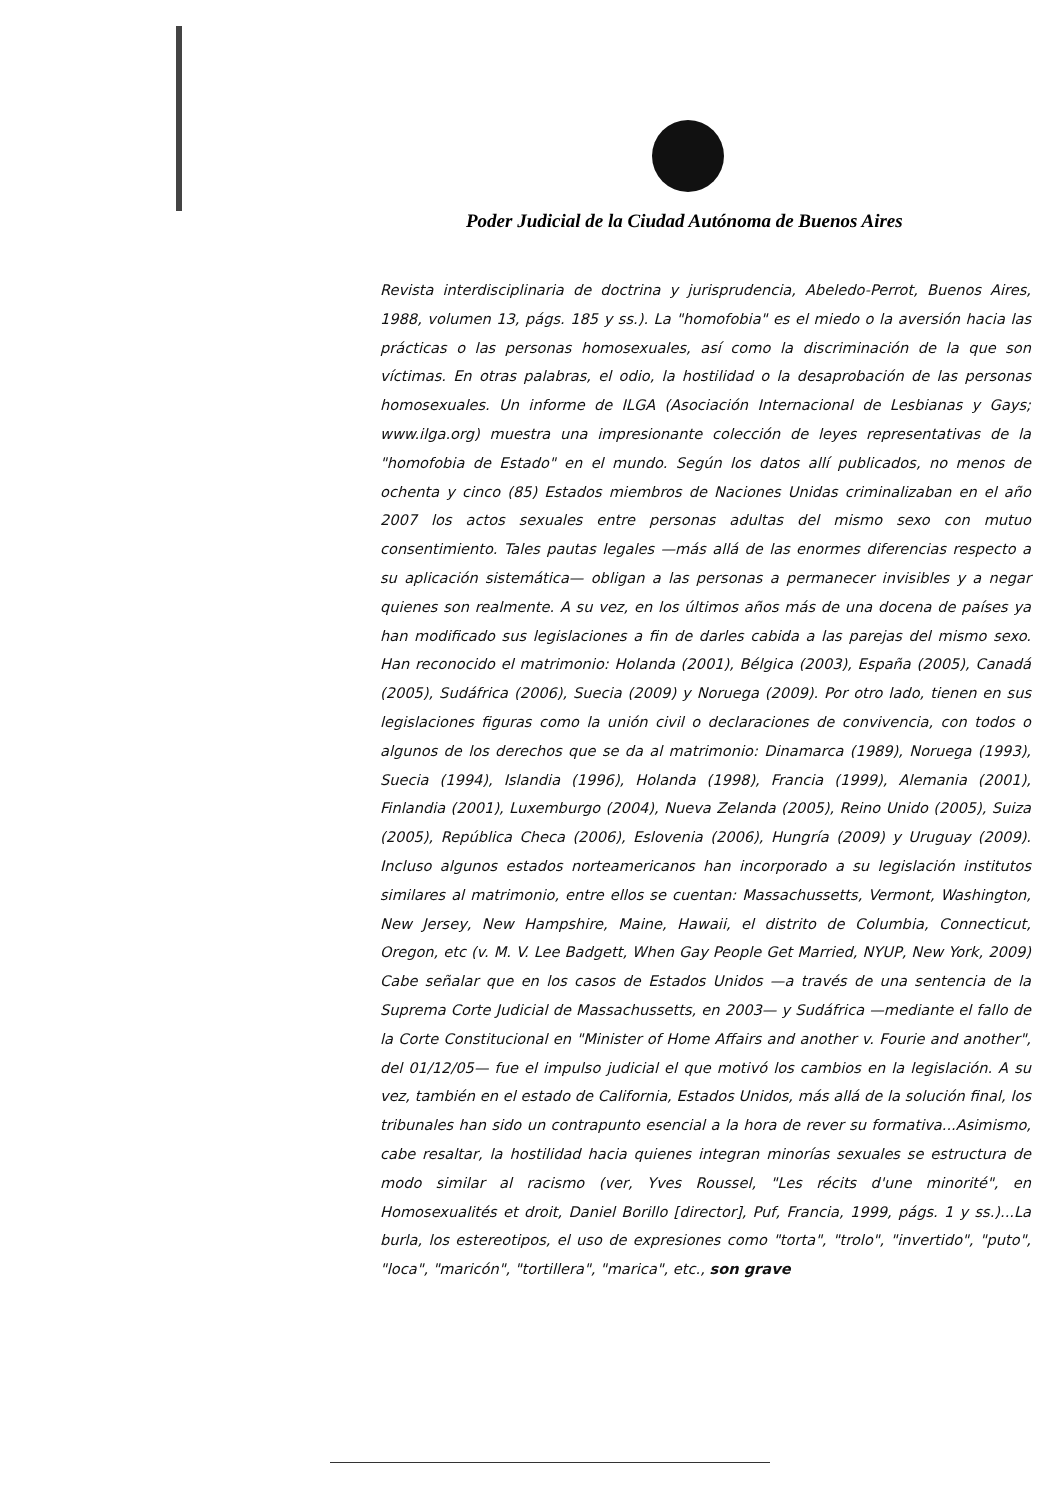Poder Judicial de la Ciudad Autónoma de Buenos Aires
Revista interdisciplinaria de doctrina y jurisprudencia, Abeledo-Perrot, Buenos Aires, 1988, volumen 13, págs. 185 y ss.). La "homofobia" es el miedo o la aversión hacia las prácticas o las personas homosexuales, así como la discriminación de la que son víctimas. En otras palabras, el odio, la hostilidad o la desaprobación de las personas homosexuales. Un informe de ILGA (Asociación Internacional de Lesbianas y Gays; www.ilga.org) muestra una impresionante colección de leyes representativas de la "homofobia de Estado" en el mundo. Según los datos allí publicados, no menos de ochenta y cinco (85) Estados miembros de Naciones Unidas criminalizaban en el año 2007 los actos sexuales entre personas adultas del mismo sexo con mutuo consentimiento. Tales pautas legales —más allá de las enormes diferencias respecto a su aplicación sistemática— obligan a las personas a permanecer invisibles y a negar quienes son realmente. A su vez, en los últimos años más de una docena de países ya han modificado sus legislaciones a fin de darles cabida a las parejas del mismo sexo. Han reconocido el matrimonio: Holanda (2001), Bélgica (2003), España (2005), Canadá (2005), Sudáfrica (2006), Suecia (2009) y Noruega (2009). Por otro lado, tienen en sus legislaciones figuras como la unión civil o declaraciones de convivencia, con todos o algunos de los derechos que se da al matrimonio: Dinamarca (1989), Noruega (1993), Suecia (1994), Islandia (1996), Holanda (1998), Francia (1999), Alemania (2001), Finlandia (2001), Luxemburgo (2004), Nueva Zelanda (2005), Reino Unido (2005), Suiza (2005), República Checa (2006), Eslovenia (2006), Hungría (2009) y Uruguay (2009). Incluso algunos estados norteamericanos han incorporado a su legislación institutos similares al matrimonio, entre ellos se cuentan: Massachussetts, Vermont, Washington, New Jersey, New Hampshire, Maine, Hawaii, el distrito de Columbia, Connecticut, Oregon, etc (v. M. V. Lee Badgett, When Gay People Get Married, NYUP, New York, 2009) Cabe señalar que en los casos de Estados Unidos —a través de una sentencia de la Suprema Corte Judicial de Massachussetts, en 2003— y Sudáfrica —mediante el fallo de la Corte Constitucional en "Minister of Home Affairs and another v. Fourie and another", del 01/12/05— fue el impulso judicial el que motivó los cambios en la legislación. A su vez, también en el estado de California, Estados Unidos, más allá de la solución final, los tribunales han sido un contrapunto esencial a la hora de rever su formativa...Asimismo, cabe resaltar, la hostilidad hacia quienes integran minorías sexuales se estructura de modo similar al racismo (ver, Yves Roussel, "Les récits d'une minorité", en Homosexualités et droit, Daniel Borillo [director], Puf, Francia, 1999, págs. 1 y ss.)...La burla, los estereotipos, el uso de expresiones como "torta", "trolo", "invertido", "puto", "loca", "maricón", "tortillera", "marica", etc., son grave